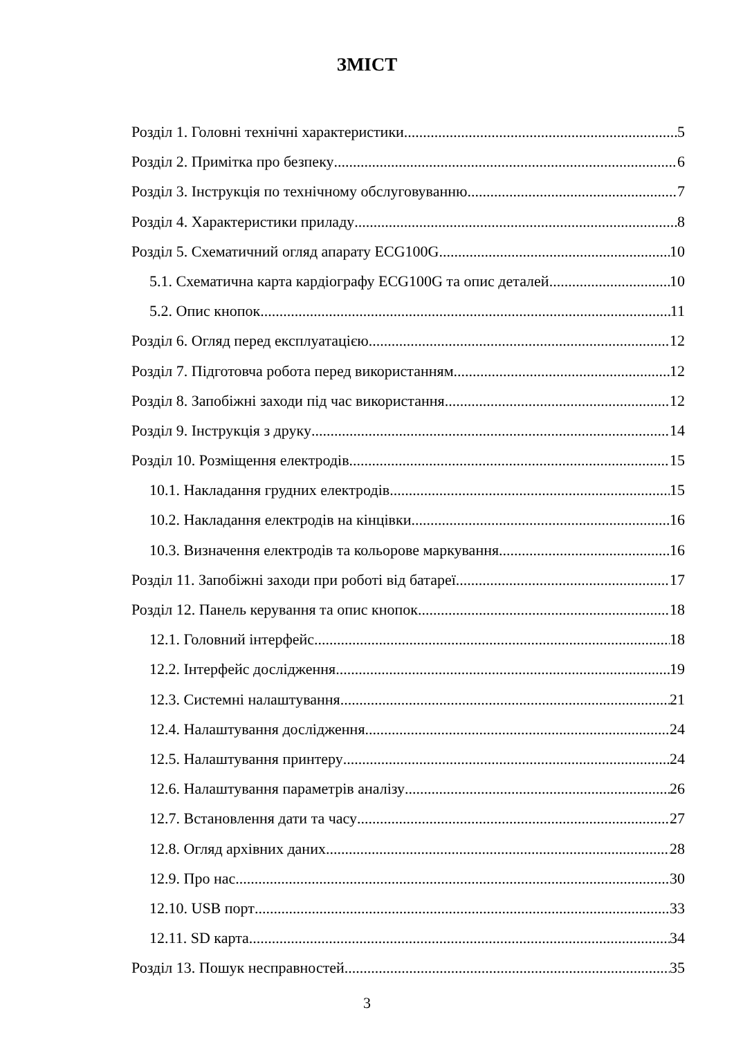ЗМІСТ
Розділ 1. Головні технічні характеристики 5
Розділ 2. Примітка про безпеку 6
Розділ 3. Інструкція по технічному обслуговуванню 7
Розділ 4. Характеристики приладу 8
Розділ 5. Схематичний огляд апарату ECG100G 10
5.1. Схематична карта кардіографу ECG100G та опис деталей 10
5.2. Опис кнопок 11
Розділ 6. Огляд перед експлуатацією 12
Розділ 7. Підготовча робота перед використанням 12
Розділ 8. Запобіжні заходи під час використання 12
Розділ 9. Інструкція з друку 14
Розділ 10. Розміщення електродів 15
10.1. Накладання грудних електродів 15
10.2. Накладання електродів на кінцівки 16
10.3. Визначення електродів та кольорове маркування 16
Розділ 11. Запобіжні заходи при роботі від батареї 17
Розділ 12. Панель керування та опис кнопок 18
12.1. Головний інтерфейс 18
12.2. Інтерфейс дослідження 19
12.3. Системні налаштування 21
12.4. Налаштування дослідження 24
12.5. Налаштування принтеру 24
12.6. Налаштування параметрів аналізу 26
12.7. Встановлення дати та часу 27
12.8. Огляд архівних даних 28
12.9. Про нас 30
12.10. USB порт 33
12.11. SD карта 34
Розділ 13. Пошук несправностей 35
3